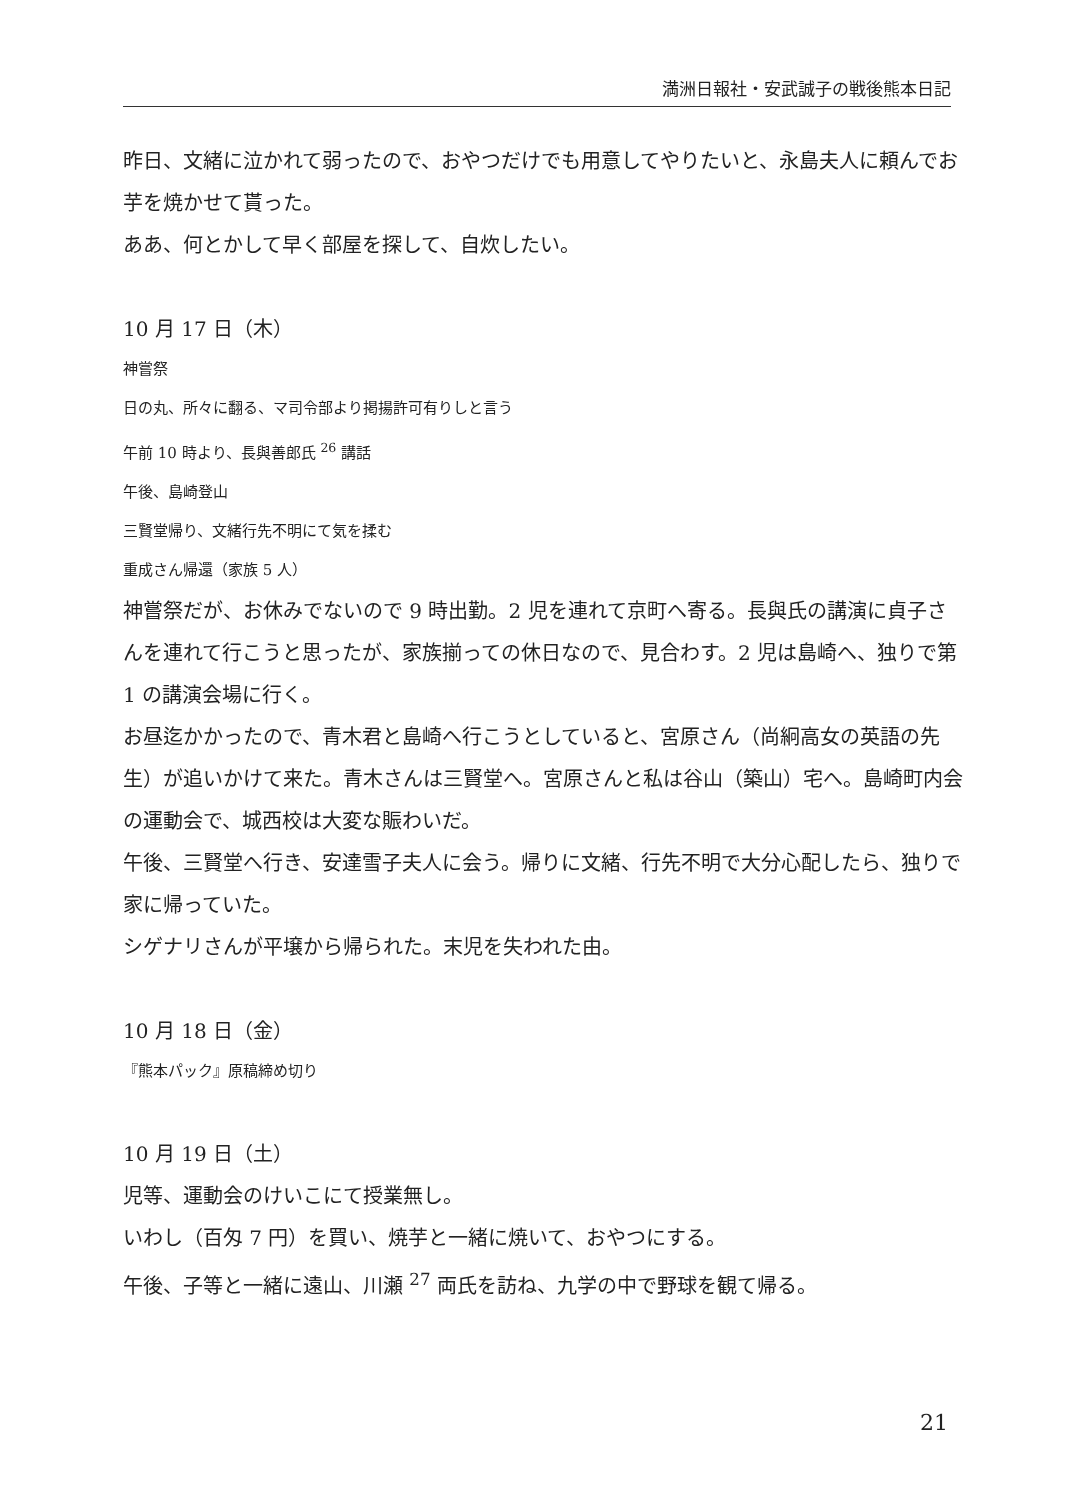満洲日報社・安武誠子の戦後熊本日記
昨日、文緒に泣かれて弱ったので、おやつだけでも用意してやりたいと、永島夫人に頼んでお芋を焼かせて貰った。
ああ、何とかして早く部屋を探して、自炊したい。
10 月 17 日（木）
神嘗祭
日の丸、所々に翻る、マ司令部より掲揚許可有りしと言う
午前 10 時より、長與善郎氏 <sup>26</sup> 講話
午後、島崎登山
三賢堂帰り、文緒行先不明にて気を揉む
重成さん帰還（家族 5 人）
神嘗祭だが、お休みでないので 9 時出勤。2 児を連れて京町へ寄る。長與氏の講演に貞子さんを連れて行こうと思ったが、家族揃っての休日なので、見合わす。2 児は島崎へ、独りで第 1 の講演会場に行く。
お昼迄かかったので、青木君と島崎へ行こうとしていると、宮原さん（尚絅高女の英語の先生）が追いかけて来た。青木さんは三賢堂へ。宮原さんと私は谷山（築山）宅へ。島崎町内会の運動会で、城西校は大変な賑わいだ。
午後、三賢堂へ行き、安達雪子夫人に会う。帰りに文緒、行先不明で大分心配したら、独りで家に帰っていた。
シゲナリさんが平壌から帰られた。末児を失われた由。
10 月 18 日（金）
『熊本パック』原稿締め切り
10 月 19 日（土）
児等、運動会のけいこにて授業無し。
いわし（百匁 7 円）を買い、焼芋と一緒に焼いて、おやつにする。
午後、子等と一緒に遠山、川瀬 <sup>27</sup> 両氏を訪ね、九学の中で野球を観て帰る。
21